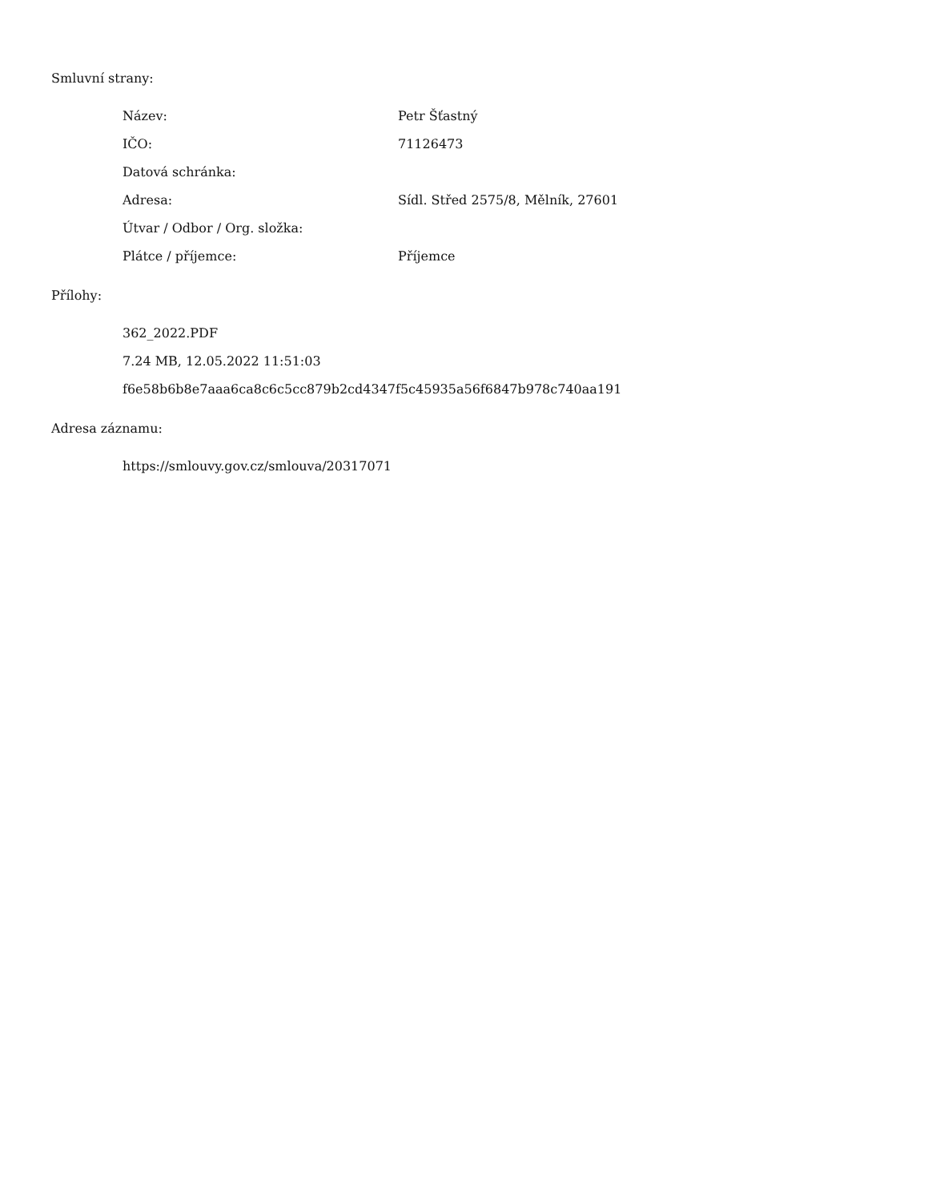Smluvní strany:
| Název: | Petr Šťastný |
| IČO: | 71126473 |
| Datová schránka: | |
| Adresa: | Sídl. Střed 2575/8, Mělník, 27601 |
| Útvar / Odbor / Org. složka: | |
| Plátce / příjemce: | Příjemce |
Přílohy:
362_2022.PDF
7.24 MB, 12.05.2022 11:51:03
f6e58b6b8e7aaa6ca8c6c5cc879b2cd4347f5c45935a56f6847b978c740aa191
Adresa záznamu:
https://smlouvy.gov.cz/smlouva/20317071